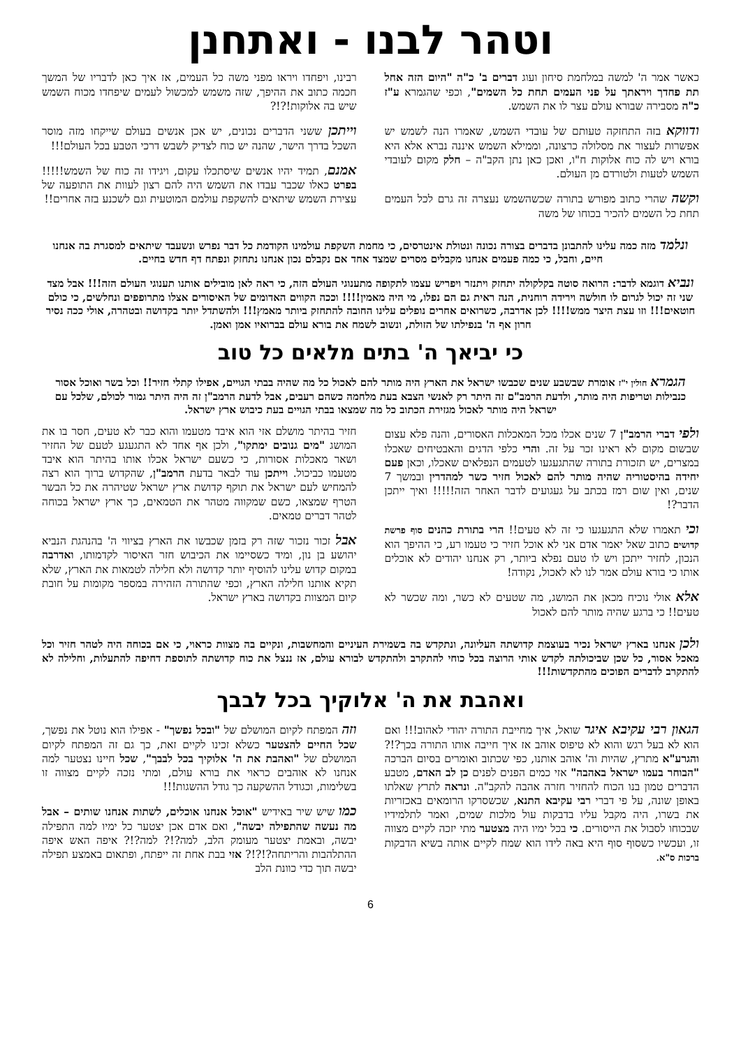וטהר לבנו - ואתחנן
כאשר אמר ה' למשה במלחמת סיחון ועוג דברים ב' כ"ה "היום הזה אחל תת פחדך ויראתך על פני העמים תחת כל השמים", וכפי שהגמרא ע"ז כ"ה מסבירה שבורא עולם עצר לו את השמש.
ודווקא בזה התחזקה טעותם של עובדי השמש, שאמרו הנה לשמש יש אפשרות לעצור את מסלולה כרצונה, וממילא השמש איננה נברא אלא היא בורא ויש לה כוח אלוקות ח"ו, ואכן כאן נתן הקב"ה – חלק מקום לעובדי השמש לטעות ולטורדם מן העולם.
וקשה שהרי כתוב מפורש בתורה שכשהשמש נעצרה זה גרם לכל העמים תחת כל השמים להכיר בכוחו של משה
רבינו, ויפחדו ויראו מפני משה כל העמים, אז איך כאן לדבריו של המשך חכמה כתוב את ההיפך, שזה משמש למכשול לעמים שיפחדו מכוח השמש שיש בה אלוקות!?!?
וייתכן ששני הדברים נכונים, יש אכן אנשים בעולם שייקחו מזה מוסר השכל בדרך הישר, שהנה יש כוח לצדיק לשבש דרכי הטבע בכל העולם!!!
אמנם, תמיד יהיו אנשים שיסתכלו עקום, ויגידו זה כוח של השמש!!!!! בפרט כאלו שכבר עבדו את השמש היה להם רצון לעוות את התופעה של עצירת השמש שיתאים להשקפת עולמם המוטעית וגם לשכנע בזה אחרים!!
ונלמד מזה כמה עלינו להתבונן בדברים בצורה נכונה ונטולת אינטרסים, כי מחמת השקפת עולמינו הקודמת כל דבר נפרש ונשעבד שיתאים למסגרת בה אנחנו חיים, וחבל, כי כמה פעמים אנחנו מקבלים מסרים שמצד אחד אם נקבלם נכון אנחנו נתחזק ונפתח דף חדש בחיים.
ונביא דוגמא לדבר: הרואה סוטה בקלקולה יתחזק ויתנזר ויפריש עצמו לתקופה מתענוגי העולם הזה, כי ראה לאן מובילים אותנו תענוגי העולם הזה!!! אבל מצד שני זה יכול לגרום לו חולשה וירידה רוחנית, הנה ראית גם הם נפלו, מי היה מאמין!!!! וככה הקווים האדומים של האיסורים אצלו מתרופפים ונחלשים, כי כולם חוטאים!!! וזו עצת היצר ממש!!!! לכן אדרבה, כשרואים אחרים נופלים עלינו החובה להתחזק ביותר מאמץ!!! ולהשתדל יותר בקדושה ובטהרה, אולי ככה נסיר חרון אף ה' בנפילתו של הזולת, ונשוב לשמח את בורא עולם בברואיו אמן ואמן.
כי יביאך ה' בתים מלאים כל טוב
הגמרא חולין י"ז אומרת שבשבע שנים שכבשו ישראל את הארץ היה מותר להם לאכול כל מה שהיה בבתי הגויים, אפילו קתלי חזיר!! וכל בשר ואוכל אסור כנבילות וטריפות היה מותר, ולדעת הרמב"ם זה היתר רק לאנשי הצבא בעת מלחמה כשהם רעבים, אבל לדעת הרמב"ן זה היה היתר גמור לכולם, שלכל עם ישראל היה מותר לאכול מגזירת הכתוב כל מה שמצאו בבתי הגויים בעת כיבוש ארץ ישראל.
ולפי דברי הרמב"ן 7 שנים אכלו מכל המאכלות האסורים, והנה פלא עצום שבשום מקום לא ראינו זכר על זה. והרי כלפי הדגים והאבטיחים שאכלו במצרים, יש תזכורת בתורה שהתגעגעו לטעמים הנפלאים שאכלו, וכאן פעם יחידה בהיסטוריה שהיה מותר להם לאכול חזיר כשר למהדרין ובמשך 7 שנים, ואין שום רמז בכתב על געגועים לדבר האחר הזה!!!!! ואיך ייתכן הדבר?!
וכי תאמרו שלא התגעגעו כי זה לא טעים!! הרי בתורת כהנים סוף פרשת קדושים כתוב שאל יאמר אדם אני לא אוכל חזיר כי טעמו רע, כי ההיפך הוא הנכון, לחזיר ייתכן ויש לו טעם נפלא ביותר, רק אנחנו יהודים לא אוכלים אותו כי בורא עולם אמר לנו לא לאכול, נקודה!
אלא אולי נוכיח מכאן את המושג, מה שטעים לא כשר, ומה שכשר לא טעים!! כי ברגע שהיה מותר להם לאכול
חזיר בהיתר מושלם אזי הוא איבד מטעמו והוא כבר לא טעים, חסר בו את המושג "מים גנובים ימתקו", ולכן אף אחד לא התגעגע לטעם של החזיר ושאר מאכלות אסורות, כי כשעם ישראל אכלו אותו בהיתר הוא איבד מטעמו כביכול. וייתכן עוד לבאר בדעת הרמב"ן, שהקדוש ברוך הוא רצה להמחיש לעם ישראל את תוקף קדושת ארץ ישראל שטיהרה את כל הבשר הטרף שמצאו, כשם שמקווה מטהר את הטמאים, כך ארץ ישראל בכוחה לטהר דברים טמאים.
אבל זכור נזכור שזה רק בזמן שכבשו את הארץ בציווי ה' בהנהגת הנביא יהושע בן נון, ומיד כשסיימו את הכיבוש חזר האיסור לקדמותו, ואדרבה במקום קדוש עלינו להוסיף יותר קדושה ולא חלילה לטמאות את הארץ, שלא תקיא אותנו חלילה הארץ, וכפי שהתורה הזהירה במספר מקומות על חובת קיום המצוות בקדושה בארץ ישראל.
ולכן אנחנו בארץ ישראל נכיר בעוצמת קדושתה העליונה, ונתקדש בה בשמירת העיניים והמחשבות, ונקיים בה מצוות כראוי, כי אם בכוחה היה לטהר חזיר וכל מאכל אסור, כל שכן שביכולתה לקדש אותי הרוצה בכל כוחי להתקרב ולהתקדש לבורא עולם, אז ננצל את כוח קדושתה לתוספת דחיפה להתעלות, וחלילה לא להתקרב לדברים הפוכים מהתקדשות!!!
ואהבת את ה' אלוקיך בכל לבבך
הגאון רבי עקיבא איגר שואל, איך מחייבת התורה יהודי לאהוב!!! ואם הוא לא בעל רגש והוא לא טיפוס אוהב אז איך חייבה אותו התורה בכך?!? והגרע"א מתרץ, שהיות וה' אוהב אותנו, כפי שכתוב ואומרים בסיום הברכה "הבוחר בעמו ישראל באהבה" אזי כמים הפנים לפנים כן לב האדם, מטבע הדברים טמון בנו הכוח להחזיר חזרה אהבה להקב"ה. ונראה לתרץ שאלתו באופן שונה, על פי דברי רבי עקיבא התנא, שכשסרקו הרומאים באכזריות את בשרו, היה מקבל עליו בדבקות עול מלכות שמים, ואמר לתלמידיו שבכוחו לסבול את הייסורים. כי בכל ימיו היה מצטער מתי יזכה לקיים מצווה זו, ועכשיו כשסוף סוף היא באה לידו הוא שמח לקיים אותה בשיא הדבקות ברכות ס"א.
וזה המפתח לקיום המושלם של "ובכל נפשך" - אפילו הוא נוטל את נפשך, שכל החיים להצטער כשלא זכינו לקיים זאת, כך גם זה המפתח לקיום המושלם של "ואהבת את ה' אלוקיך בכל לבבך", שכל חיינו נצטער למה אנחנו לא אוהבים כראוי את בורא עולם, ומתי נזכה לקיים מצווה זו בשלימות, וכגודל ההשקעה כך גודל ההשגות!!!
כמו שיש שיר באידיש "אוכל אנחנו אוכלים, לשתות אנחנו שותים – אבל מה נעשה שהתפילה יבשה", ואם אדם אכן יצטער כל ימיו למה התפילה יבשה, ובאמת יצטער מעומק הלב, למה?!? למה?!? איפה האש איפה ההתלהבות והריתחה?!?!? אזי בבת אחת זה ייפתח, ופתאום באמצע תפילה יבשה תוך כדי כוונת הלב
6